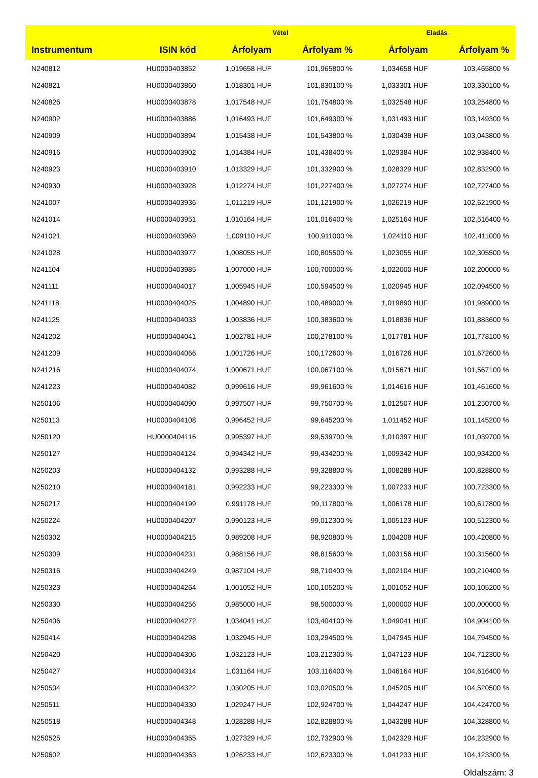| | | Vétel | | Eladás | |
| --- | --- | --- | --- | --- | --- |
| Instrumentum | ISIN kód | Árfolyam | Árfolyam % | Árfolyam | Árfolyam % |
| N240812 | HU0000403852 | 1,019658 HUF | 101,965800 % | 1,034658 HUF | 103,465800 % |
| N240821 | HU0000403860 | 1,018301 HUF | 101,830100 % | 1,033301 HUF | 103,330100 % |
| N240826 | HU0000403878 | 1,017548 HUF | 101,754800 % | 1,032548 HUF | 103,254800 % |
| N240902 | HU0000403886 | 1,016493 HUF | 101,649300 % | 1,031493 HUF | 103,149300 % |
| N240909 | HU0000403894 | 1,015438 HUF | 101,543800 % | 1,030438 HUF | 103,043800 % |
| N240916 | HU0000403902 | 1,014384 HUF | 101,438400 % | 1,029384 HUF | 102,938400 % |
| N240923 | HU0000403910 | 1,013329 HUF | 101,332900 % | 1,028329 HUF | 102,832900 % |
| N240930 | HU0000403928 | 1,012274 HUF | 101,227400 % | 1,027274 HUF | 102,727400 % |
| N241007 | HU0000403936 | 1,011219 HUF | 101,121900 % | 1,026219 HUF | 102,621900 % |
| N241014 | HU0000403951 | 1,010164 HUF | 101,016400 % | 1,025164 HUF | 102,516400 % |
| N241021 | HU0000403969 | 1,009110 HUF | 100,911000 % | 1,024110 HUF | 102,411000 % |
| N241028 | HU0000403977 | 1,008055 HUF | 100,805500 % | 1,023055 HUF | 102,305500 % |
| N241104 | HU0000403985 | 1,007000 HUF | 100,700000 % | 1,022000 HUF | 102,200000 % |
| N241111 | HU0000404017 | 1,005945 HUF | 100,594500 % | 1,020945 HUF | 102,094500 % |
| N241118 | HU0000404025 | 1,004890 HUF | 100,489000 % | 1,019890 HUF | 101,989000 % |
| N241125 | HU0000404033 | 1,003836 HUF | 100,383600 % | 1,018836 HUF | 101,883600 % |
| N241202 | HU0000404041 | 1,002781 HUF | 100,278100 % | 1,017781 HUF | 101,778100 % |
| N241209 | HU0000404066 | 1,001726 HUF | 100,172600 % | 1,016726 HUF | 101,672600 % |
| N241216 | HU0000404074 | 1,000671 HUF | 100,067100 % | 1,015671 HUF | 101,567100 % |
| N241223 | HU0000404082 | 0,999616 HUF | 99,961600 % | 1,014616 HUF | 101,461600 % |
| N250106 | HU0000404090 | 0,997507 HUF | 99,750700 % | 1,012507 HUF | 101,250700 % |
| N250113 | HU0000404108 | 0,996452 HUF | 99,645200 % | 1,011452 HUF | 101,145200 % |
| N250120 | HU0000404116 | 0,995397 HUF | 99,539700 % | 1,010397 HUF | 101,039700 % |
| N250127 | HU0000404124 | 0,994342 HUF | 99,434200 % | 1,009342 HUF | 100,934200 % |
| N250203 | HU0000404132 | 0,993288 HUF | 99,328800 % | 1,008288 HUF | 100,828800 % |
| N250210 | HU0000404181 | 0,992233 HUF | 99,223300 % | 1,007233 HUF | 100,723300 % |
| N250217 | HU0000404199 | 0,991178 HUF | 99,117800 % | 1,006178 HUF | 100,617800 % |
| N250224 | HU0000404207 | 0,990123 HUF | 99,012300 % | 1,005123 HUF | 100,512300 % |
| N250302 | HU0000404215 | 0,989208 HUF | 98,920800 % | 1,004208 HUF | 100,420800 % |
| N250309 | HU0000404231 | 0,988156 HUF | 98,815600 % | 1,003156 HUF | 100,315600 % |
| N250316 | HU0000404249 | 0,987104 HUF | 98,710400 % | 1,002104 HUF | 100,210400 % |
| N250323 | HU0000404264 | 1,001052 HUF | 100,105200 % | 1,001052 HUF | 100,105200 % |
| N250330 | HU0000404256 | 0,985000 HUF | 98,500000 % | 1,000000 HUF | 100,000000 % |
| N250406 | HU0000404272 | 1,034041 HUF | 103,404100 % | 1,049041 HUF | 104,904100 % |
| N250414 | HU0000404298 | 1,032945 HUF | 103,294500 % | 1,047945 HUF | 104,794500 % |
| N250420 | HU0000404306 | 1,032123 HUF | 103,212300 % | 1,047123 HUF | 104,712300 % |
| N250427 | HU0000404314 | 1,031164 HUF | 103,116400 % | 1,046164 HUF | 104,616400 % |
| N250504 | HU0000404322 | 1,030205 HUF | 103,020500 % | 1,045205 HUF | 104,520500 % |
| N250511 | HU0000404330 | 1,029247 HUF | 102,924700 % | 1,044247 HUF | 104,424700 % |
| N250518 | HU0000404348 | 1,028288 HUF | 102,828800 % | 1,043288 HUF | 104,328800 % |
| N250525 | HU0000404355 | 1,027329 HUF | 102,732900 % | 1,042329 HUF | 104,232900 % |
| N250602 | HU0000404363 | 1,026233 HUF | 102,623300 % | 1,041233 HUF | 104,123300 % |
Oldalszám: 3